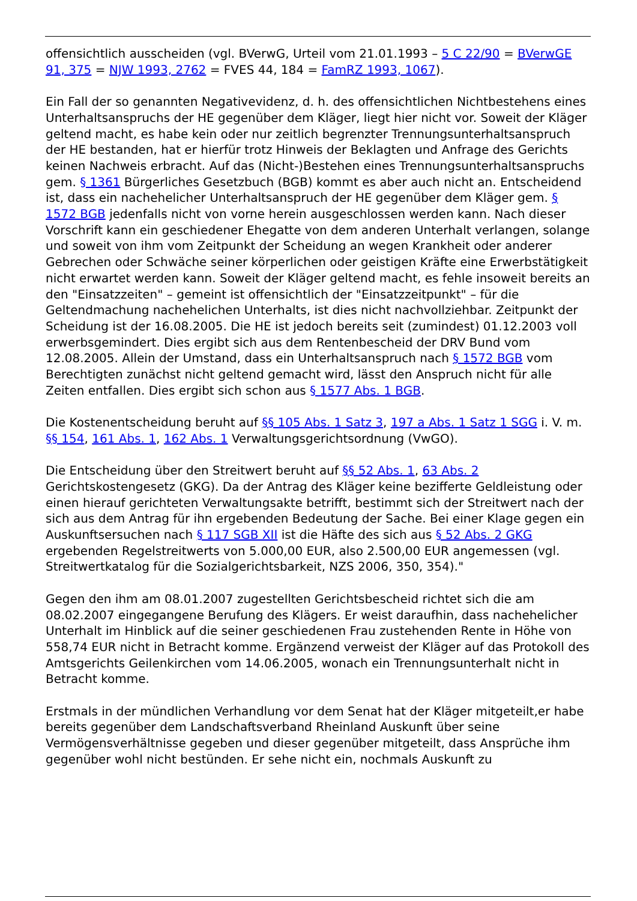offensichtlich ausscheiden (vgl. BVerwG, Urteil vom 21.01.1993 – 5 C 22/90 = BVerwGE 91, 375 = NJW 1993, 2762 = FVES 44, 184 = FamRZ 1993, 1067).
Ein Fall der so genannten Negativevidenz, d. h. des offensichtlichen Nichtbestehens eines Unterhaltsanspruchs der HE gegenüber dem Kläger, liegt hier nicht vor. Soweit der Kläger geltend macht, es habe kein oder nur zeitlich begrenzter Trennungsunterhaltsanspruch der HE bestanden, hat er hierfür trotz Hinweis der Beklagten und Anfrage des Gerichts keinen Nachweis erbracht. Auf das (Nicht-)Bestehen eines Trennungsunterhaltsanspruchs gem. § 1361 Bürgerliches Gesetzbuch (BGB) kommt es aber auch nicht an. Entscheidend ist, dass ein nachehelicher Unterhaltsanspruch der HE gegenüber dem Kläger gem. § 1572 BGB jedenfalls nicht von vorne herein ausgeschlossen werden kann. Nach dieser Vorschrift kann ein geschiedener Ehegatte von dem anderen Unterhalt verlangen, solange und soweit von ihm vom Zeitpunkt der Scheidung an wegen Krankheit oder anderer Gebrechen oder Schwäche seiner körperlichen oder geistigen Kräfte eine Erwerbstätigkeit nicht erwartet werden kann. Soweit der Kläger geltend macht, es fehle insoweit bereits an den "Einsatzzeiten" – gemeint ist offensichtlich der "Einsatzzeitpunkt" – für die Geltendmachung nachehelichen Unterhalts, ist dies nicht nachvollziehbar. Zeitpunkt der Scheidung ist der 16.08.2005. Die HE ist jedoch bereits seit (zumindest) 01.12.2003 voll erwerbsgemindert. Dies ergibt sich aus dem Rentenbescheid der DRV Bund vom 12.08.2005. Allein der Umstand, dass ein Unterhaltsanspruch nach § 1572 BGB vom Berechtigten zunächst nicht geltend gemacht wird, lässt den Anspruch nicht für alle Zeiten entfallen. Dies ergibt sich schon aus § 1577 Abs. 1 BGB.
Die Kostenentscheidung beruht auf §§ 105 Abs. 1 Satz 3, 197 a Abs. 1 Satz 1 SGG i. V. m. §§ 154, 161 Abs. 1, 162 Abs. 1 Verwaltungsgerichtsordnung (VwGO).
Die Entscheidung über den Streitwert beruht auf §§ 52 Abs. 1, 63 Abs. 2 Gerichtskostengesetz (GKG). Da der Antrag des Kläger keine bezifferte Geldleistung oder einen hierauf gerichteten Verwaltungsakte betrifft, bestimmt sich der Streitwert nach der sich aus dem Antrag für ihn ergebenden Bedeutung der Sache. Bei einer Klage gegen ein Auskunftsersuchen nach § 117 SGB XII ist die Häfte des sich aus § 52 Abs. 2 GKG ergebenden Regelstreitwerts von 5.000,00 EUR, also 2.500,00 EUR angemessen (vgl. Streitwertkatalog für die Sozialgerichtsbarkeit, NZS 2006, 350, 354)."
Gegen den ihm am 08.01.2007 zugestellten Gerichtsbescheid richtet sich die am 08.02.2007 eingegangene Berufung des Klägers. Er weist daraufhin, dass nachehelicher Unterhalt im Hinblick auf die seiner geschiedenen Frau zustehenden Rente in Höhe von 558,74 EUR nicht in Betracht komme. Ergänzend verweist der Kläger auf das Protokoll des Amtsgerichts Geilenkirchen vom 14.06.2005, wonach ein Trennungsunterhalt nicht in Betracht komme.
Erstmals in der mündlichen Verhandlung vor dem Senat hat der Kläger mitgeteilt,er habe bereits gegenüber dem Landschaftsverband Rheinland Auskunft über seine Vermögensverhältnisse gegeben und dieser gegenüber mitgeteilt, dass Ansprüche ihm gegenüber wohl nicht bestünden. Er sehe nicht ein, nochmals Auskunft zu